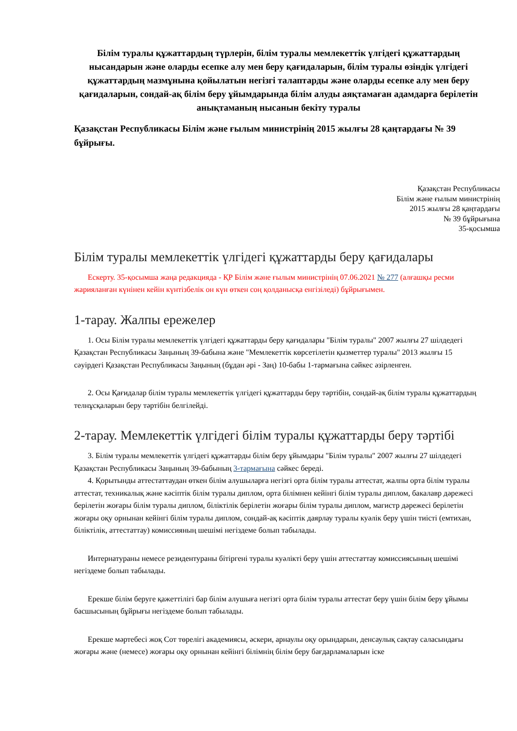Білім туралы құжаттардың түрлерін, білім туралы мемлекеттік үлгідегі құжаттардың нысандарын және оларды есепке алу мен беру қағидаларын, білім туралы өзіндік үлгідегі құжаттардың мазмұнына қойылатын негізгі талаптарды және оларды есепке алу мен беру қағидаларын, сондай-ақ білім беру ұйымдарында білім алуды аяқтамаған адамдарға берілетін анықтаманың нысанын бекіту туралы
Қазақстан Республикасы Білім және ғылым министрінің 2015 жылғы 28 қаңтардағы № 39 бұйрығы.
Қазақстан Республикасы
Білім және ғылым министрінің
2015 жылғы 28 қаңтардағы
№ 39 бұйрығына
35-қосымша
Білім туралы мемлекеттік үлгідегі құжаттарды беру қағидалары
Ескерту. 35-қосымша жаңа редакцияда - ҚР Білім және ғылым министрінің 07.06.2021 № 277 (алғашқы ресми жарияланған күнінен кейін күнтізбелік он күн өткен соң қолданысқа енгізіледі) бұйрығымен.
1-тарау. Жалпы ережелер
1. Осы Білім туралы мемлекеттік үлгідегі құжаттарды беру қағидалары "Білім туралы" 2007 жылғы 27 шілдедегі Қазақстан Республикасы Заңының 39-бабына және "Мемлекеттік көрсетілетін қызметтер туралы" 2013 жылғы 15 сәуірдегі Қазақстан Республикасы Заңының (бұдан әрі - Заң) 10-бабы 1-тармағына сәйкес әзірленген.
2. Осы Қағидалар білім туралы мемлекеттік үлгідегі құжаттарды беру тәртібін, сондай-ақ білім туралы құжаттардың телнұсқаларын беру тәртібін белгілейді.
2-тарау. Мемлекеттік үлгідегі білім туралы құжаттарды беру тәртібі
3. Білім туралы мемлекеттік үлгідегі құжаттарды білім беру ұйымдары "Білім туралы" 2007 жылғы 27 шілдедегі Қазақстан Республикасы Заңының 39-бабының 3-тармағына сәйкес береді.
4. Қорытынды аттестаттаудан өткен білім алушыларға негізгі орта білім туралы аттестат, жалпы орта білім туралы аттестат, техникалық және кәсіптік білім туралы диплом, орта білімнен кейінгі білім туралы диплом, бакалавр дәрежесі берілетін жоғары білім туралы диплом, біліктілік берілетін жоғары білім туралы диплом, магистр дәрежесі берілетін жоғары оқу орнынан кейінгі білім туралы диплом, сондай-ақ кәсіптік даярлау туралы куәлік беру үшін тиісті (емтихан, біліктілік, аттестаттау) комиссияның шешімі негіздеме болып табылады.
Интернатураны немесе резидентураны бітіргені туралы куәлікті беру үшін аттестаттау комиссиясының шешімі негіздеме болып табылады.
Ерекше білім беруге қажеттілігі бар білім алушыға негізгі орта білім туралы аттестат беру үшін білім беру ұйымы басшысының бұйрығы негіздеме болып табылады.
Ерекше мәртебесі жоқ Сот төрелігі академиясы, әскери, арнаулы оқу орындарын, денсаулық сақтау саласындағы жоғары және (немесе) жоғары оқу орнынан кейінгі білімнің білім беру бағдарламаларын іске